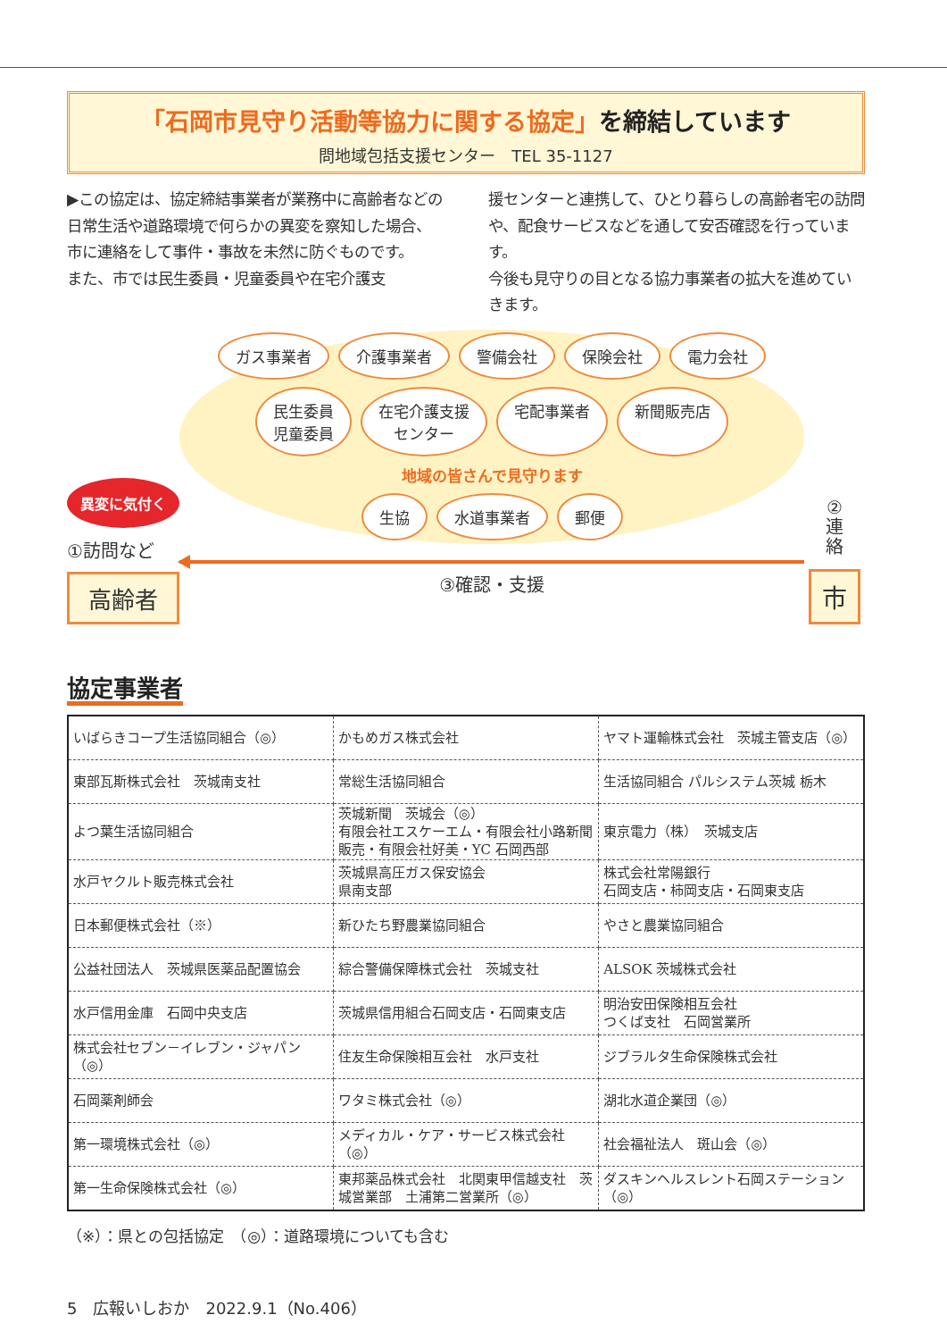「石岡市見守り活動等協力に関する協定」を締結しています
問地域包括支援センター　TEL 35-1127
▶この協定は、協定締結事業者が業務中に高齢者などの日常生活や道路環境で何らかの異変を察知した場合、市に連絡をして事件・事故を未然に防ぐものです。
また、市では民生委員・児童委員や在宅介護支
援センターと連携して、ひとり暮らしの高齢者宅の訪問や、配食サービスなどを通して安否確認を行っています。
今後も見守りの目となる協力事業者の拡大を進めていきます。
異変に気付く
①訪問など
高齢者
ガス事業者 介護事業者 警備会社 保険会社 電力会社 民生委員
児童委員 在宅介護支援
センター 宅配事業者 新聞販売店 地域の皆さんで見守ります 生協 水道事業者 郵便
③確認・支援
②
連
絡
市
協定事業者
| いばらきコープ生活協同組合（◎） | かもめガス株式会社 | ヤマト運輸株式会社 茨城主管支店（◎） |
| 東部瓦斯株式会社 茨城南支社 | 常総生活協同組合 | 生活協同組合 パルシステム茨城 栃木 |
| よつ葉生活協同組合 | 茨城新聞 茨城会（◎） 有限会社エスケーエム・有限会社小路新聞販売・有限会社好美・YC 石岡西部 | 東京電力（株） 茨城支店 |
| 水戸ヤクルト販売株式会社 | 茨城県高圧ガス保安協会 県南支部 | 株式会社常陽銀行 石岡支店・柿岡支店・石岡東支店 |
| 日本郵便株式会社（※） | 新ひたち野農業協同組合 | やさと農業協同組合 |
| 公益社団法人 茨城県医薬品配置協会 | 綜合警備保障株式会社 茨城支社 | ALSOK 茨城株式会社 |
| 水戸信用金庫 石岡中央支店 | 茨城県信用組合石岡支店・石岡東支店 | 明治安田保険相互会社 つくば支社 石岡営業所 |
| 株式会社セブン－イレブン・ジャパン（◎） | 住友生命保険相互会社 水戸支社 | ジブラルタ生命保険株式会社 |
| 石岡薬剤師会 | ワタミ株式会社（◎） | 湖北水道企業団（◎） |
| 第一環境株式会社（◎） | メディカル・ケア・サービス株式会社（◎） | 社会福祉法人 斑山会（◎） |
| 第一生命保険株式会社（◎） | 東邦薬品株式会社 北関東甲信越支社 茨城営業部 土浦第二営業所（◎） | ダスキンヘルスレント石岡ステーション（◎） |
（※）：県との包括協定　（◎）：道路環境についても含む
5　広報いしおか　2022.9.1（No.406）